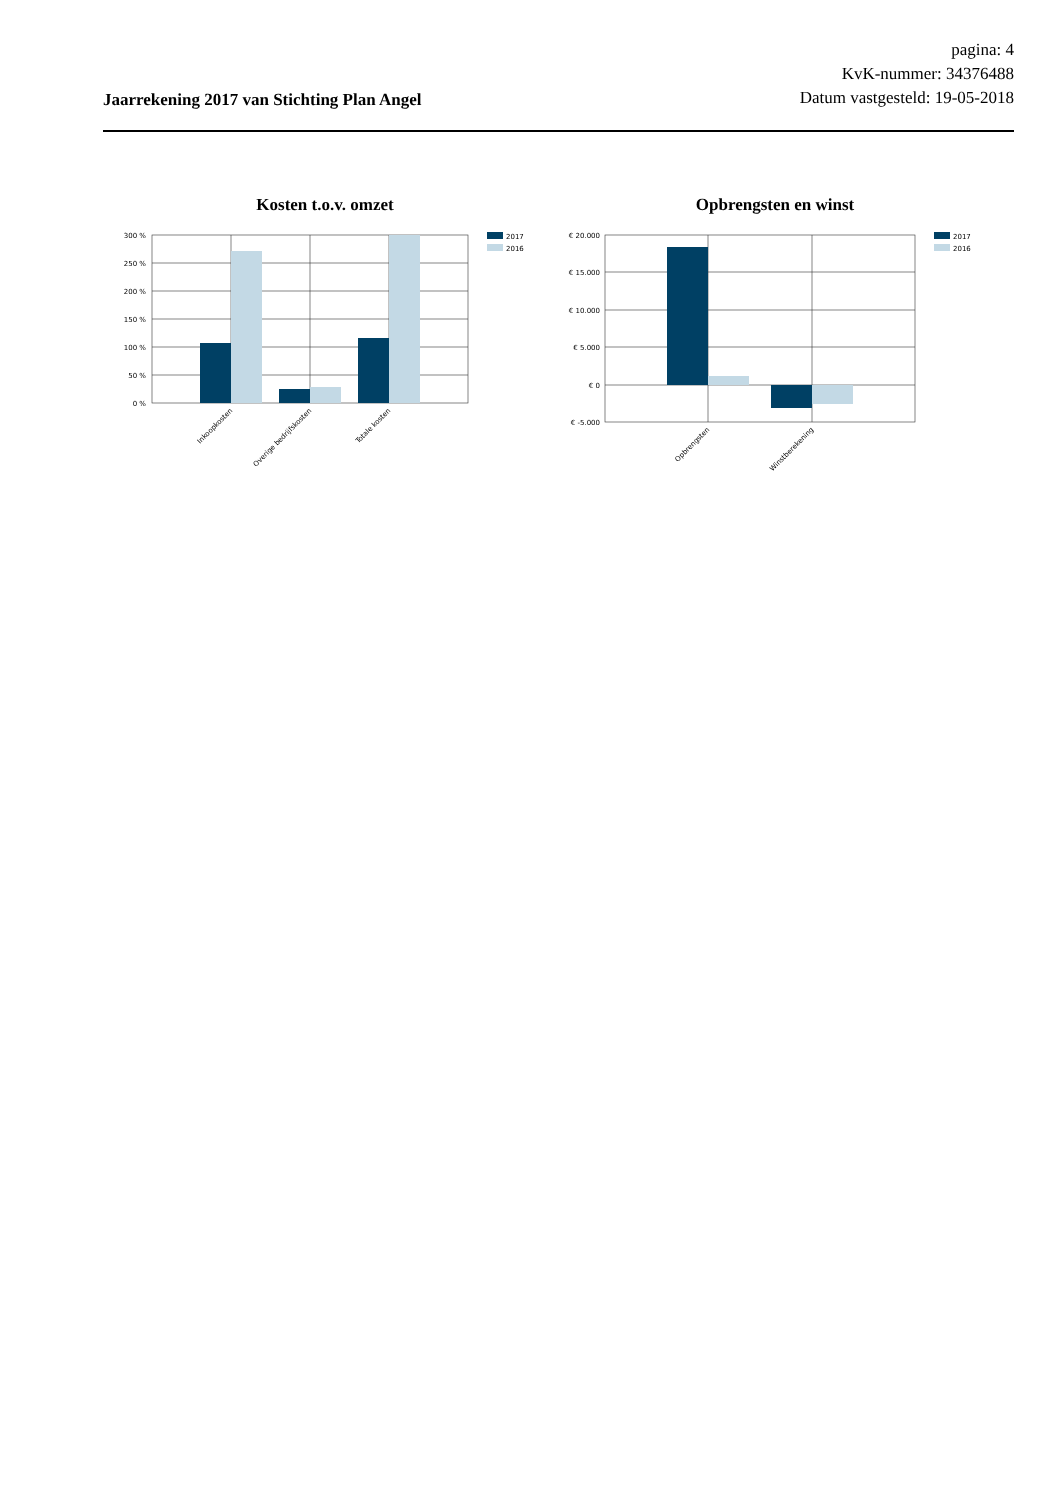Jaarrekening 2017 van Stichting Plan Angel
pagina: 4
KvK-nummer: 34376488
Datum vastgesteld: 19-05-2018
Kosten t.o.v. omzet
300 %
250 %
200 %
150 %
100 %
50 %
0 %
Inkoopkosten
Overige bedrijfskosten
Totale kosten
2017
2016
Opbrengsten en winst
€ 20.000
€ 15.000
€ 10.000
€ 5.000
€ 0
€ -5.000
Opbrengsten
Winstberekening
2017
2016